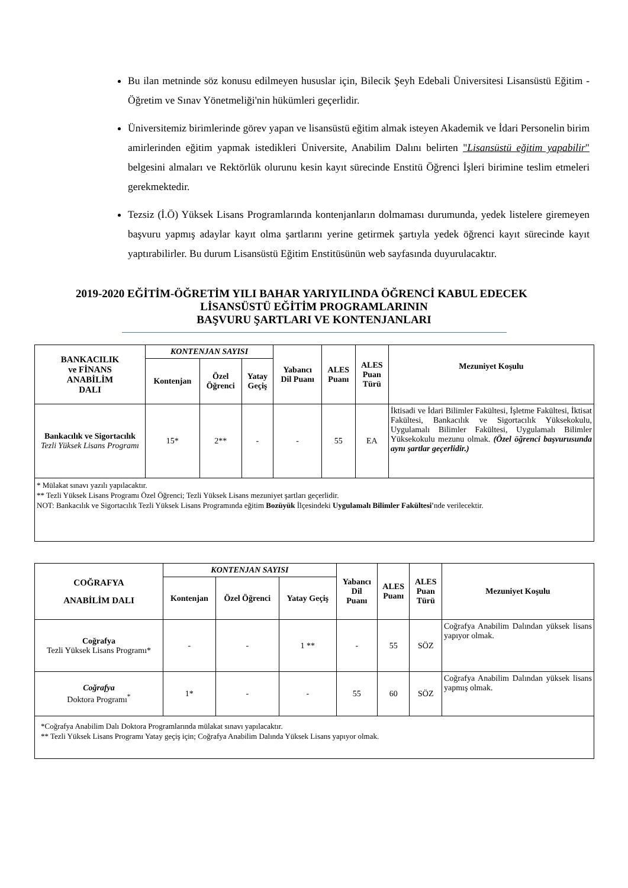Bu ilan metninde söz konusu edilmeyen hususlar için, Bilecik Şeyh Edebali Üniversitesi Lisansüstü Eğitim - Öğretim ve Sınav Yönetmeliği'nin hükümleri geçerlidir.
Üniversitemiz birimlerinde görev yapan ve lisansüstü eğitim almak isteyen Akademik ve İdari Personelin birim amirlerinden eğitim yapmak istedikleri Üniversite, Anabilim Dalını belirten "Lisansüstü eğitim yapabilir" belgesini almaları ve Rektörlük olurunu kesin kayıt sürecinde Enstitü Öğrenci İşleri birimine teslim etmeleri gerekmektedir.
Tezsiz (İ.Ö) Yüksek Lisans Programlarında kontenjanların dolmaması durumunda, yedek listelere giremeyen başvuru yapmış adaylar kayıt olma şartlarını yerine getirmek şartıyla yedek öğrenci kayıt sürecinde kayıt yaptırabilirler. Bu durum Lisansüstü Eğitim Enstitüsünün web sayfasında duyurulacaktır.
2019-2020 EĞİTİM-ÖĞRETİM YILI BAHAR YARIYILINDA ÖĞRENCİ KABUL EDECEK
LİSANSÜSTÜ EĞİTİM PROGRAMLARININ
BAŞVURU ŞARTLARI VE KONTENJANLARI
| BANKACILIK ve FİNANS ANABİLİM DALI | KONTENJAN SAYISI | | | Yabancı Dil Puanı | ALES Puanı | ALES Puan Türü | Mezuniyet Koşulu |
| --- | --- | --- | --- | --- | --- | --- | --- |
| | Kontenjan | Özel Öğrenci | Yatay Geçiş | | | | |
| Bankacılık ve Sigortacılık Tezli Yüksek Lisans Programı | 15* | 2** | - | - | 55 | EA | İktisadi ve İdari Bilimler Fakültesi, İşletme Fakültesi, İktisat Fakültesi, Bankacılık ve Sigortacılık Yüksekokulu, Uygulamalı Bilimler Fakültesi, Uygulamalı Bilimler Yüksekokulu mezunu olmak. (Özel öğrenci başvurusunda aynı şartlar geçerlidir.) |
| * Mülakat sınavı yazılı yapılacaktır. ** Tezli Yüksek Lisans Programı Özel Öğrenci; Tezli Yüksek Lisans mezuniyet şartları geçerlidir. NOT: Bankacılık ve Sigortacılık Tezli Yüksek Lisans Programında eğitim Bozüyük İlçesindeki Uygulamalı Bilimler Fakültesi' nde verilecektir. | | | | | | | |
| COĞRAFYA ANABİLİM DALI | KONTENJAN SAYISI | | | Yabancı Dil Puanı | ALES Puanı | ALES Puan Türü | Mezuniyet Koşulu |
| --- | --- | --- | --- | --- | --- | --- | --- |
| | Kontenjan | Özel Öğrenci | Yatay Geçiş | | | | |
| Coğrafya Tezli Yüksek Lisans Programı* | - | - | 1 ** | - | 55 | SÖZ | Coğrafya Anabilim Dalından yüksek lisans yapıyor olmak. |
| Coğrafya Doktora Programı<sup>*</sup> | 1* | - | - | 55 | 60 | SÖZ | Coğrafya Anabilim Dalından yüksek lisans yapmış olmak. |
| *Coğrafya Anabilim Dalı Doktora Programlarında mülakat sınavı yapılacaktır. ** Tezli Yüksek Lisans Programı Yatay geçiş için; Coğrafya Anabilim Dalında Yüksek Lisans yapıyor olmak. | | | | | | | |